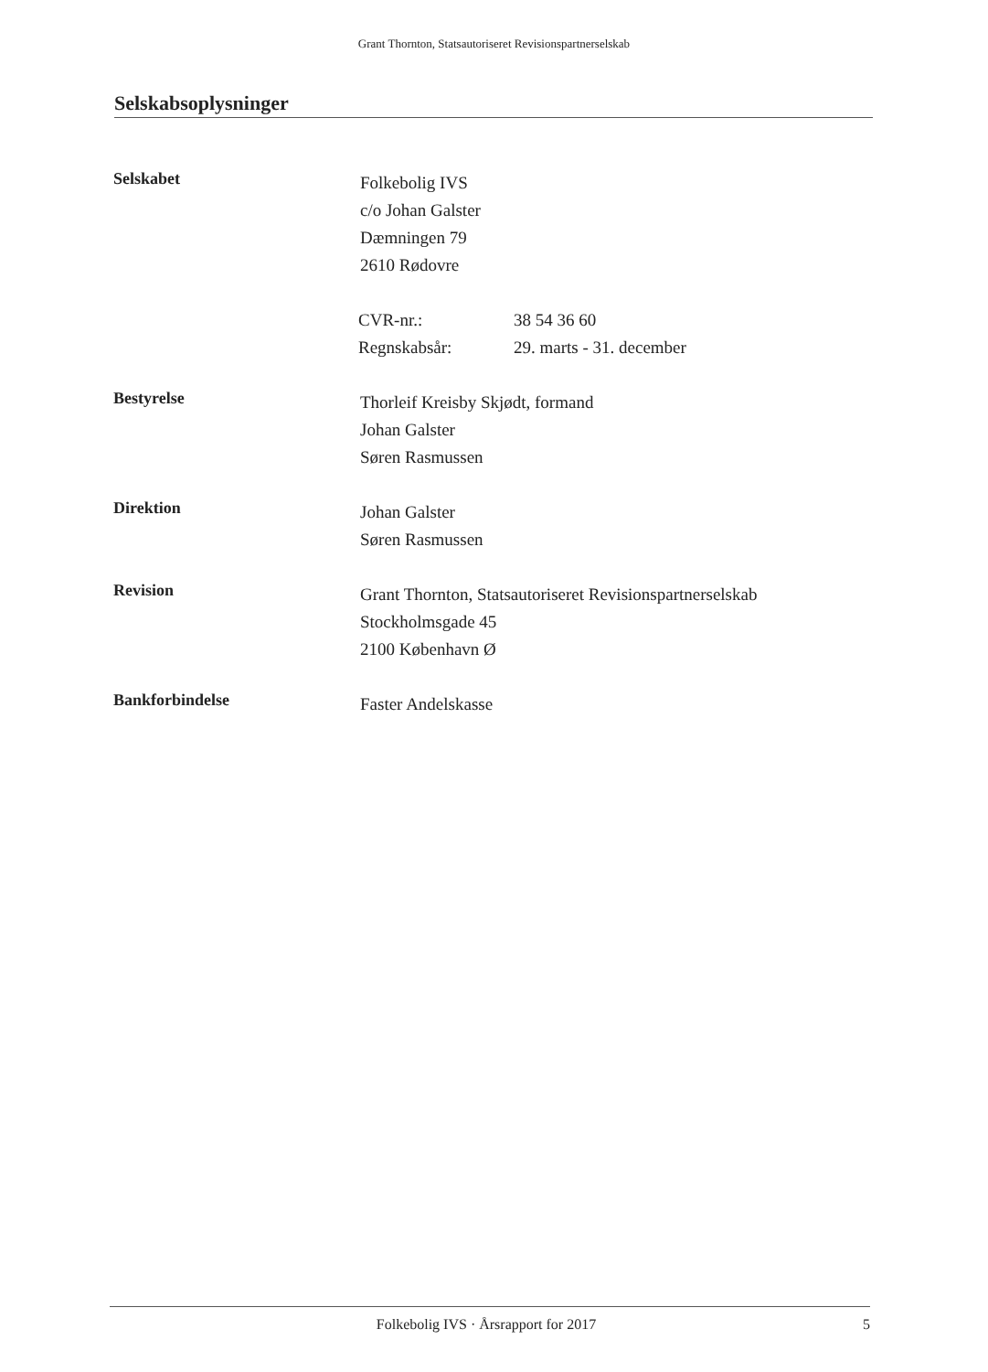Grant Thornton, Statsautoriseret Revisionspartnerselskab
Selskabsoplysninger
Selskabet
Folkebolig IVS
c/o Johan Galster
Dæmningen 79
2610 Rødovre
| CVR-nr.: | 38 54 36 60 |
| Regnskabsår: | 29. marts - 31. december |
Bestyrelse
Thorleif Kreisby Skjødt, formand
Johan Galster
Søren Rasmussen
Direktion
Johan Galster
Søren Rasmussen
Revision
Grant Thornton, Statsautoriseret Revisionspartnerselskab
Stockholmsgade 45
2100 København Ø
Bankforbindelse
Faster Andelskasse
Folkebolig IVS · Årsrapport for 2017 5